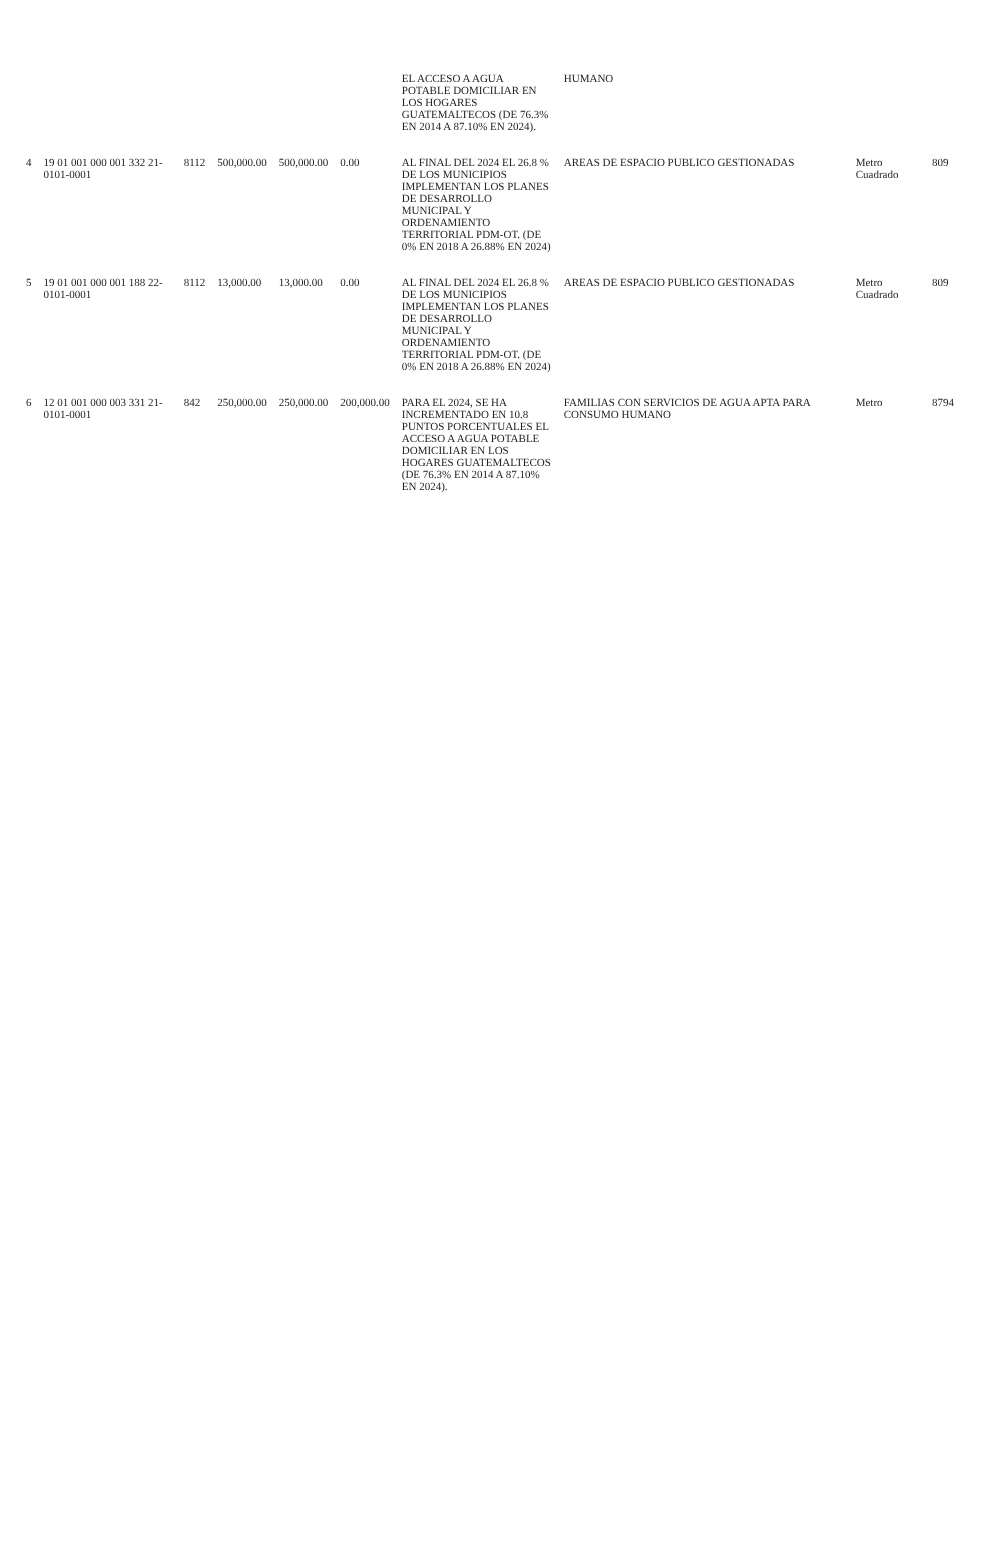| | | | | | | EL ACCESO A AGUA POTABLE DOMICILIAR EN LOS HOGARES GUATEMALTECOS (DE 76.3% EN 2014 A 87.10% EN 2024). | HUMANO | | |
| 4 | 19 01 001 000 001 332 21-0101-0001 | 8112 | 500,000.00 | 500,000.00 | 0.00 | AL FINAL DEL 2024 EL 26.8 % DE LOS MUNICIPIOS IMPLEMENTAN LOS PLANES DE DESARROLLO MUNICIPAL Y ORDENAMIENTO TERRITORIAL PDM-OT. (DE 0% EN 2018 A 26.88% EN 2024) | AREAS DE ESPACIO PUBLICO GESTIONADAS | Metro Cuadrado | 809 |
| 5 | 19 01 001 000 001 188 22-0101-0001 | 8112 | 13,000.00 | 13,000.00 | 0.00 | AL FINAL DEL 2024 EL 26.8 % DE LOS MUNICIPIOS IMPLEMENTAN LOS PLANES DE DESARROLLO MUNICIPAL Y ORDENAMIENTO TERRITORIAL PDM-OT. (DE 0% EN 2018 A 26.88% EN 2024) | AREAS DE ESPACIO PUBLICO GESTIONADAS | Metro Cuadrado | 809 |
| 6 | 12 01 001 000 003 331 21-0101-0001 | 842 | 250,000.00 | 250,000.00 | 200,000.00 | PARA EL 2024, SE HA INCREMENTADO EN 10.8 PUNTOS PORCENTUALES EL ACCESO A AGUA POTABLE DOMICILIAR EN LOS HOGARES GUATEMALTECOS (DE 76.3% EN 2014 A 87.10% EN 2024). | FAMILIAS CON SERVICIOS DE AGUA APTA PARA CONSUMO HUMANO | Metro | 8794 |